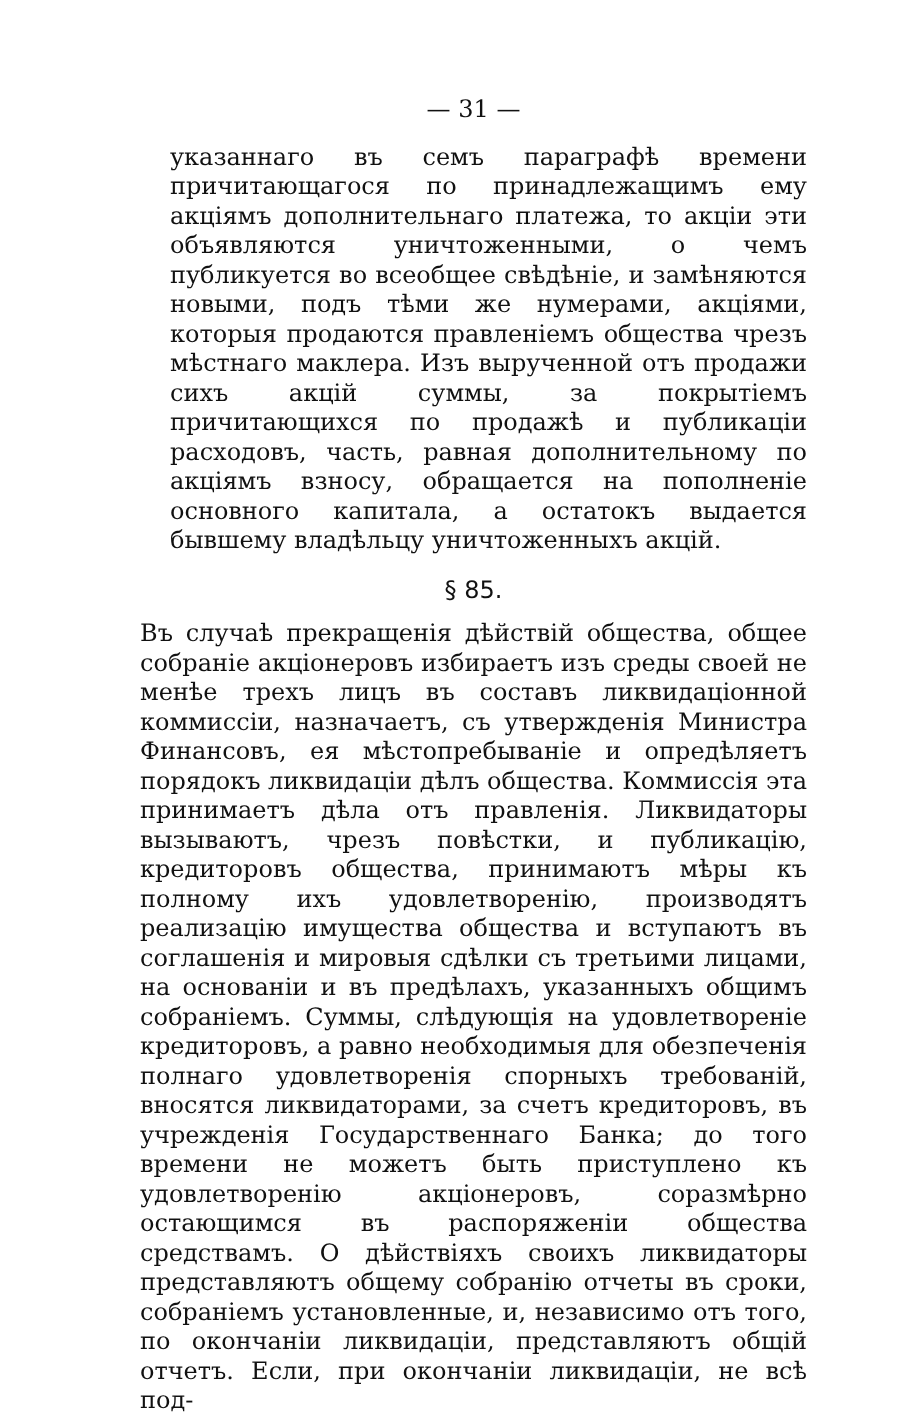— 31 —
указаннаго въ семъ параграфѣ времени причитающагося по принадлежащимъ ему акціямъ дополнительнаго платежа, то акціи эти объявляются уничтоженными, о чемъ публикуется во всеобщее свѣдѣніе, и замѣняются новыми, подъ тѣми же нумерами, акціями, которыя продаются правленіемъ общества чрезъ мѣстнаго маклера. Изъ вырученной отъ продажи сихъ акцій суммы, за покрытіемъ причитающихся по продажѣ и публикаціи расходовъ, часть, равная дополнительному по акціямъ взносу, обращается на пополненіе основного капитала, а остатокъ выдается бывшему владѣльцу уничтоженныхъ акцій.
§ 85.
Въ случаѣ прекращенія дѣйствій общества, общее собраніе акціонеровъ избираетъ изъ среды своей не менѣе трехъ лицъ въ составъ ликвидаціонной коммиссіи, назначаетъ, съ утвержденія Министра Финансовъ, ея мѣстопребываніе и опредѣляетъ порядокъ ликвидаціи дѣлъ общества. Коммиссія эта принимаетъ дѣла отъ правленія. Ликвидаторы вызываютъ, чрезъ повѣстки, и публикацію, кредиторовъ общества, принимаютъ мѣры къ полному ихъ удовлетворенію, производятъ реализацію имущества общества и вступаютъ въ соглашенія и мировыя сдѣлки съ третьими лицами, на основаніи и въ предѣлахъ, указанныхъ общимъ собраніемъ. Суммы, слѣдующія на удовлетвореніе кредиторовъ, а равно необходимыя для обезпеченія полнаго удовлетворенія спорныхъ требованій, вносятся ликвидаторами, за счетъ кредиторовъ, въ учрежденія Государственнаго Банка; до того времени не можетъ быть приступлено къ удовлетворенію акціонеровъ, соразмѣрно остающимся въ распоряженіи общества средствамъ. О дѣйствіяхъ своихъ ликвидаторы представляютъ общему собранію отчеты въ сроки, собраніемъ установленные, и, независимо отъ того, по окончаніи ликвидаціи, представляютъ общій отчетъ. Если, при окончаніи ликвидаціи, не всѣ под-